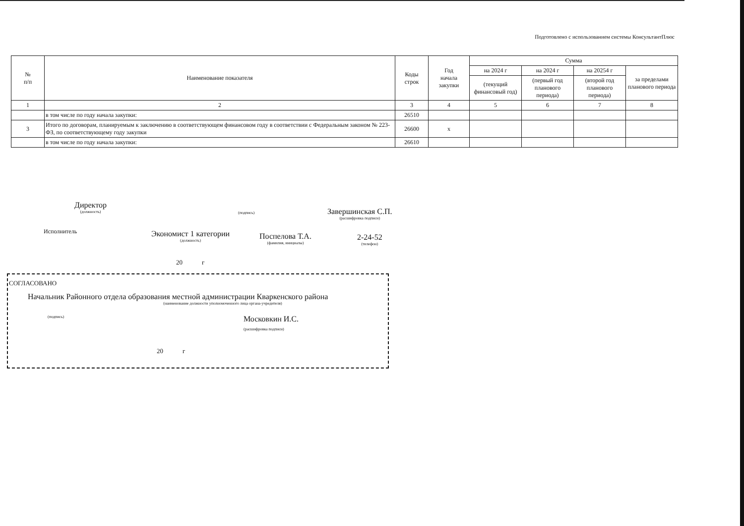Подготовлено с использованием системы КонсультантПлюс
| № п/п | Наименование показателя | Коды строк | Год начала закупки | Сумма | | | |
| --- | --- | --- | --- | --- | --- | --- | --- |
| | | | | на 2024 г | на 2024 г | на 20254 г | за пределами планового периода |
| | | | | (текущий финансовый год) | (первый год планового периода) | (второй год планового периода) | |
| 1 | 2 | 3 | 4 | 5 | 6 | 7 | 8 |
| | в том числе по году начала закупки: | 26510 | | | | | |
| 3 | Итого по договорам, планируемым к заключению в соответствующем финансовом году в соответствии с Федеральным законом № 223-ФЗ, по соответствующему году закупки | 26600 | x | | | | |
| | в том числе по году начала закупки: | 26610 | | | | | |
Директор
(должность)
(подпись)
Завершинская С.П.
(расшифровка подписи)
Исполнитель
Экономист 1 категории
(должность)
Поспелова Т.А.
(фамилия, инициалы)
2-24-52
(телефон)
20 г
СОГЛАСОВАНО
Начальник Районного отдела образования местной администрации Кваркенского района
(наименование должности уполномоченного лица органа-учредителя)
(подпись) Московкин И.С.
(расшифровка подписи)
20 г